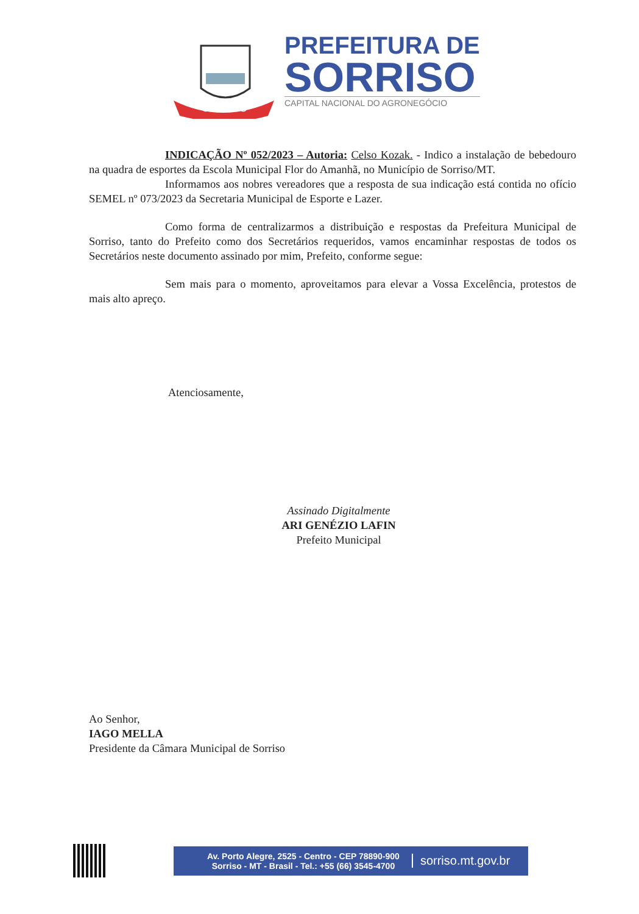SORRISO
PREFEITURA DE
SORRISO
CAPITAL NACIONAL DO AGRONEGÓCIO
INDICAÇÃO Nº 052/2023 – Autoria: Celso Kozak. - Indico a instalação de bebedouro na quadra de esportes da Escola Municipal Flor do Amanhã, no Município de Sorriso/MT.
Informamos aos nobres vereadores que a resposta de sua indicação está contida no ofício SEMEL nº 073/2023 da Secretaria Municipal de Esporte e Lazer.
Como forma de centralizarmos a distribuição e respostas da Prefeitura Municipal de Sorriso, tanto do Prefeito como dos Secretários requeridos, vamos encaminhar respostas de todos os Secretários neste documento assinado por mim, Prefeito, conforme segue:
Sem mais para o momento, aproveitamos para elevar a Vossa Excelência, protestos de mais alto apreço.
Atenciosamente,
Assinado Digitalmente
ARI GENÉZIO LAFIN
Prefeito Municipal
Ao Senhor,
IAGO MELLA
Presidente da Câmara Municipal de Sorriso
Av. Porto Alegre, 2525 - Centro - CEP 78890-900
Sorriso - MT - Brasil - Tel.: +55 (66) 3545-4700
sorriso.mt.gov.br